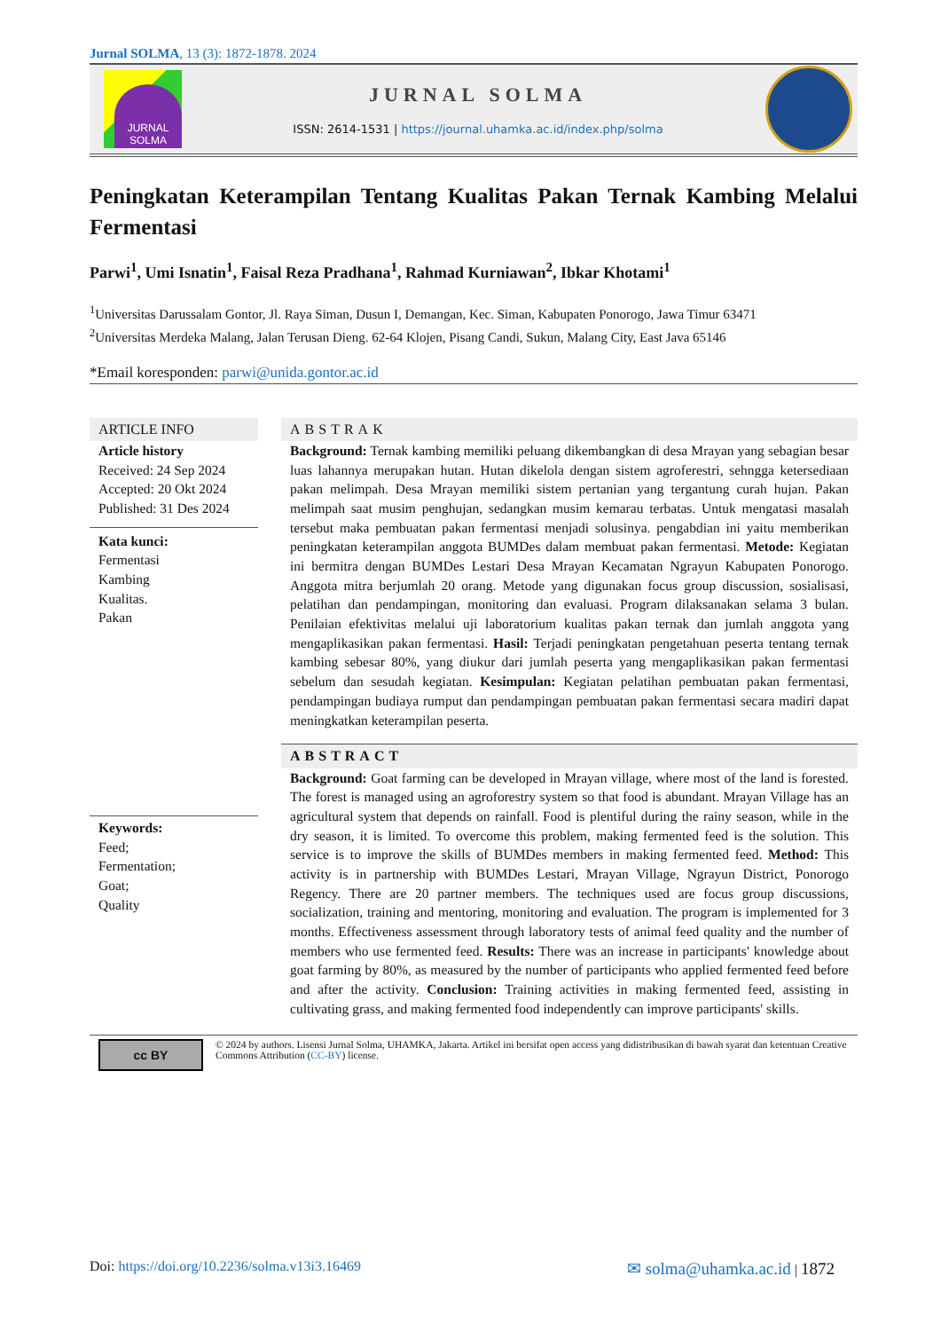Jurnal SOLMA, 13 (3): 1872-1878. 2024
JURNAL SOLMA
JURNAL SOLMA
ISSN: 2614-1531 | https://journal.uhamka.ac.id/index.php/solma
Peningkatan Keterampilan Tentang Kualitas Pakan Ternak Kambing Melalui Fermentasi
Parwi<sup>1</sup>, Umi Isnatin<sup>1</sup>, Faisal Reza Pradhana<sup>1</sup>, Rahmad Kurniawan<sup>2</sup>, Ibkar Khotami<sup>1</sup>
<sup>1</sup> Universitas Darussalam Gontor, Jl. Raya Siman, Dusun I, Demangan, Kec. Siman, Kabupaten Ponorogo, Jawa Timur 63471
<sup>2</sup> Universitas Merdeka Malang, Jalan Terusan Dieng. 62-64 Klojen, Pisang Candi, Sukun, Malang City, East Java 65146
*Email koresponden: parwi@unida.gontor.ac.id
ARTICLE INFO
Article history
Received: 24 Sep 2024
Accepted: 20 Okt 2024
Published: 31 Des 2024
Kata kunci:
Fermentasi
Kambing
Kualitas.
Pakan
Keywords:
Feed;
Fermentation;
Goat;
Quality
ABSTRAK
Background: Ternak kambing memiliki peluang dikembangkan di desa Mrayan yang sebagian besar luas lahannya merupakan hutan. Hutan dikelola dengan sistem agroferestri, sehngga ketersediaan pakan melimpah. Desa Mrayan memiliki sistem pertanian yang tergantung curah hujan. Pakan melimpah saat musim penghujan, sedangkan musim kemarau terbatas. Untuk mengatasi masalah tersebut maka pembuatan pakan fermentasi menjadi solusinya. pengabdian ini yaitu memberikan peningkatan keterampilan anggota BUMDes dalam membuat pakan fermentasi. Metode: Kegiatan ini bermitra dengan BUMDes Lestari Desa Mrayan Kecamatan Ngrayun Kabupaten Ponorogo. Anggota mitra berjumlah 20 orang. Metode yang digunakan focus group discussion, sosialisasi, pelatihan dan pendampingan, monitoring dan evaluasi. Program dilaksanakan selama 3 bulan. Penilaian efektivitas melalui uji laboratorium kualitas pakan ternak dan jumlah anggota yang mengaplikasikan pakan fermentasi. Hasil: Terjadi peningkatan pengetahuan peserta tentang ternak kambing sebesar 80%, yang diukur dari jumlah peserta yang mengaplikasikan pakan fermentasi sebelum dan sesudah kegiatan. Kesimpulan: Kegiatan pelatihan pembuatan pakan fermentasi, pendampingan budiaya rumput dan pendampingan pembuatan pakan fermentasi secara madiri dapat meningkatkan keterampilan peserta.
ABSTRACT
Background: Goat farming can be developed in Mrayan village, where most of the land is forested. The forest is managed using an agroforestry system so that food is abundant. Mrayan Village has an agricultural system that depends on rainfall. Food is plentiful during the rainy season, while in the dry season, it is limited. To overcome this problem, making fermented feed is the solution. This service is to improve the skills of BUMDes members in making fermented feed. Method: This activity is in partnership with BUMDes Lestari, Mrayan Village, Ngrayun District, Ponorogo Regency. There are 20 partner members. The techniques used are focus group discussions, socialization, training and mentoring, monitoring and evaluation. The program is implemented for 3 months. Effectiveness assessment through laboratory tests of animal feed quality and the number of members who use fermented feed. Results: There was an increase in participants' knowledge about goat farming by 80%, as measured by the number of participants who applied fermented feed before and after the activity. Conclusion: Training activities in making fermented feed, assisting in cultivating grass, and making fermented food independently can improve participants' skills.
cc BY
© 2024 by authors. Lisensi Jurnal Solma, UHAMKA, Jakarta. Artikel ini bersifat open access yang didistribusikan di bawah syarat dan ketentuan Creative Commons Attribution (CC-BY) license.
Doi: https://doi.org/10.2236/solma.v13i3.16469
✉ solma@uhamka.ac.id | 1872